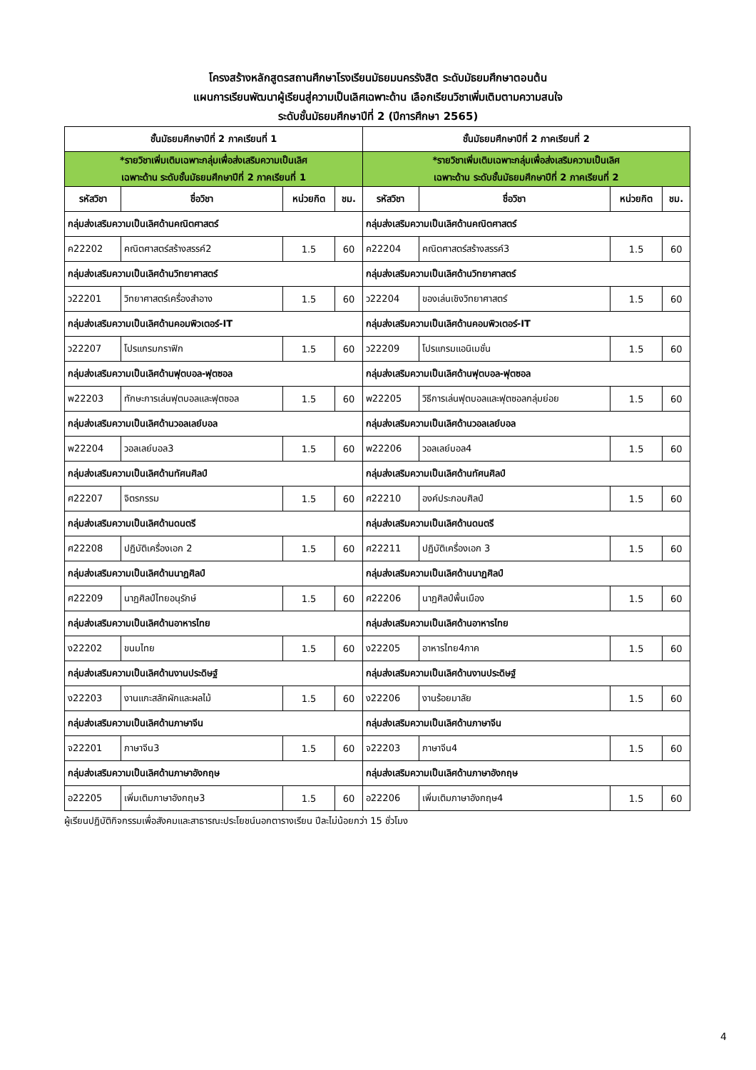โครงสร้างหลักสูตรสถานศึกษาโรงเรียนมัธยมนครรังสิต ระดับมัธยมศึกษาตอนต้น
แผนการเรียนพัฒนาผู้เรียนสู่ความเป็นเลิศเฉพาะด้าน เลือกเรียนวิชาเพิ่มเติมตามความสนใจ
ระดับชั้นมัธยมศึกษาปีที่ 2 (ปีการศึกษา 2565)
| ชั้นมัธยมศึกษาปีที่ 2 ภาคเรียนที่ 1 | | | | ชั้นมัธยมศึกษาปีที่ 2 ภาคเรียนที่ 2 | | | |
| --- | --- | --- | --- | --- | --- | --- | --- |
| *รายวิชาเพิ่มเติมเฉพาะกลุ่มเพื่อส่งเสริมความเป็นเลิศ เฉพาะด้าน ระดับชั้นมัธยมศึกษาปีที่ 2 ภาคเรียนที่ 1 | | | | *รายวิชาเพิ่มเติมเฉพาะกลุ่มเพื่อส่งเสริมความเป็นเลิศ เฉพาะด้าน ระดับชั้นมัธยมศึกษาปีที่ 2 ภาคเรียนที่ 2 | | | |
| รหัสวิชา | ชื่อวิชา | หน่วยกิต | ชม. | รหัสวิชา | ชื่อวิชา | หน่วยกิต | ชม. |
| กลุ่มส่งเสริมความเป็นเลิศด้านคณิตศาสตร์ | | | | กลุ่มส่งเสริมความเป็นเลิศด้านคณิตศาสตร์ | | | |
| ค22202 | คณิตศาสตร์สร้างสรรค์2 | 1.5 | 60 | ค22204 | คณิตศาสตร์สร้างสรรค์3 | 1.5 | 60 |
| กลุ่มส่งเสริมความเป็นเลิศด้านวิทยาศาสตร์ | | | | กลุ่มส่งเสริมความเป็นเลิศด้านวิทยาศาสตร์ | | | |
| ว22201 | วิทยาศาสตร์เครื่องสำอาง | 1.5 | 60 | ว22204 | ของเล่นเชิงวิทยาศาสตร์ | 1.5 | 60 |
| กลุ่มส่งเสริมความเป็นเลิศด้านคอมพิวเตอร์-IT | | | | กลุ่มส่งเสริมความเป็นเลิศด้านคอมพิวเตอร์-IT | | | |
| ว22207 | โปรแกรมกราฟิก | 1.5 | 60 | ว22209 | โปรแกรมแอนิเมชั่น | 1.5 | 60 |
| กลุ่มส่งเสริมความเป็นเลิศด้านฟุตบอล-ฟุตซอล | | | | กลุ่มส่งเสริมความเป็นเลิศด้านฟุตบอล-ฟุตซอล | | | |
| พ22203 | ทักษะการเล่นฟุตบอลและฟุตซอล | 1.5 | 60 | พ22205 | วิธีการเล่นฟุตบอลและฟุตซอลกลุ่มย่อย | 1.5 | 60 |
| กลุ่มส่งเสริมความเป็นเลิศด้านวอลเลย์บอล | | | | กลุ่มส่งเสริมความเป็นเลิศด้านวอลเลย์บอล | | | |
| พ22204 | วอลเลย์บอล3 | 1.5 | 60 | พ22206 | วอลเลย์บอล4 | 1.5 | 60 |
| กลุ่มส่งเสริมความเป็นเลิศด้านทัศนศิลป์ | | | | กลุ่มส่งเสริมความเป็นเลิศด้านทัศนศิลป์ | | | |
| ศ22207 | จิตรกรรม | 1.5 | 60 | ศ22210 | องค์ประกอบศิลป์ | 1.5 | 60 |
| กลุ่มส่งเสริมความเป็นเลิศด้านดนตรี | | | | กลุ่มส่งเสริมความเป็นเลิศด้านดนตรี | | | |
| ศ22208 | ปฏิบัติเครื่องเอก 2 | 1.5 | 60 | ศ22211 | ปฏิบัติเครื่องเอก 3 | 1.5 | 60 |
| กลุ่มส่งเสริมความเป็นเลิศด้านนาฏศิลป์ | | | | กลุ่มส่งเสริมความเป็นเลิศด้านนาฏศิลป์ | | | |
| ศ22209 | นาฏศิลป์ไทยอนุรักษ์ | 1.5 | 60 | ศ22206 | นาฏศิลป์พื้นเมือง | 1.5 | 60 |
| กลุ่มส่งเสริมความเป็นเลิศด้านอาหารไทย | | | | กลุ่มส่งเสริมความเป็นเลิศด้านอาหารไทย | | | |
| ง22202 | ขนมไทย | 1.5 | 60 | ง22205 | อาหารไทย4ภาค | 1.5 | 60 |
| กลุ่มส่งเสริมความเป็นเลิศด้านงานประดิษฐ์ | | | | กลุ่มส่งเสริมความเป็นเลิศด้านงานประดิษฐ์ | | | |
| ง22203 | งานแกะสลักผักและผลไม้ | 1.5 | 60 | ง22206 | งานร้อยมาลัย | 1.5 | 60 |
| กลุ่มส่งเสริมความเป็นเลิศด้านภาษาจีน | | | | กลุ่มส่งเสริมความเป็นเลิศด้านภาษาจีน | | | |
| จ22201 | ภาษาจีน3 | 1.5 | 60 | จ22203 | ภาษาจีน4 | 1.5 | 60 |
| กลุ่มส่งเสริมความเป็นเลิศด้านภาษาอังกฤษ | | | | กลุ่มส่งเสริมความเป็นเลิศด้านภาษาอังกฤษ | | | |
| อ22205 | เพิ่มเติมภาษาอังกฤษ3 | 1.5 | 60 | อ22206 | เพิ่มเติมภาษาอังกฤษ4 | 1.5 | 60 |
ผู้เรียนปฏิบัติกิจกรรมเพื่อสังคมและสาธารณะประโยชน์นอกตารางเรียน ปีละไม่น้อยกว่า 15 ชั่วโมง
4